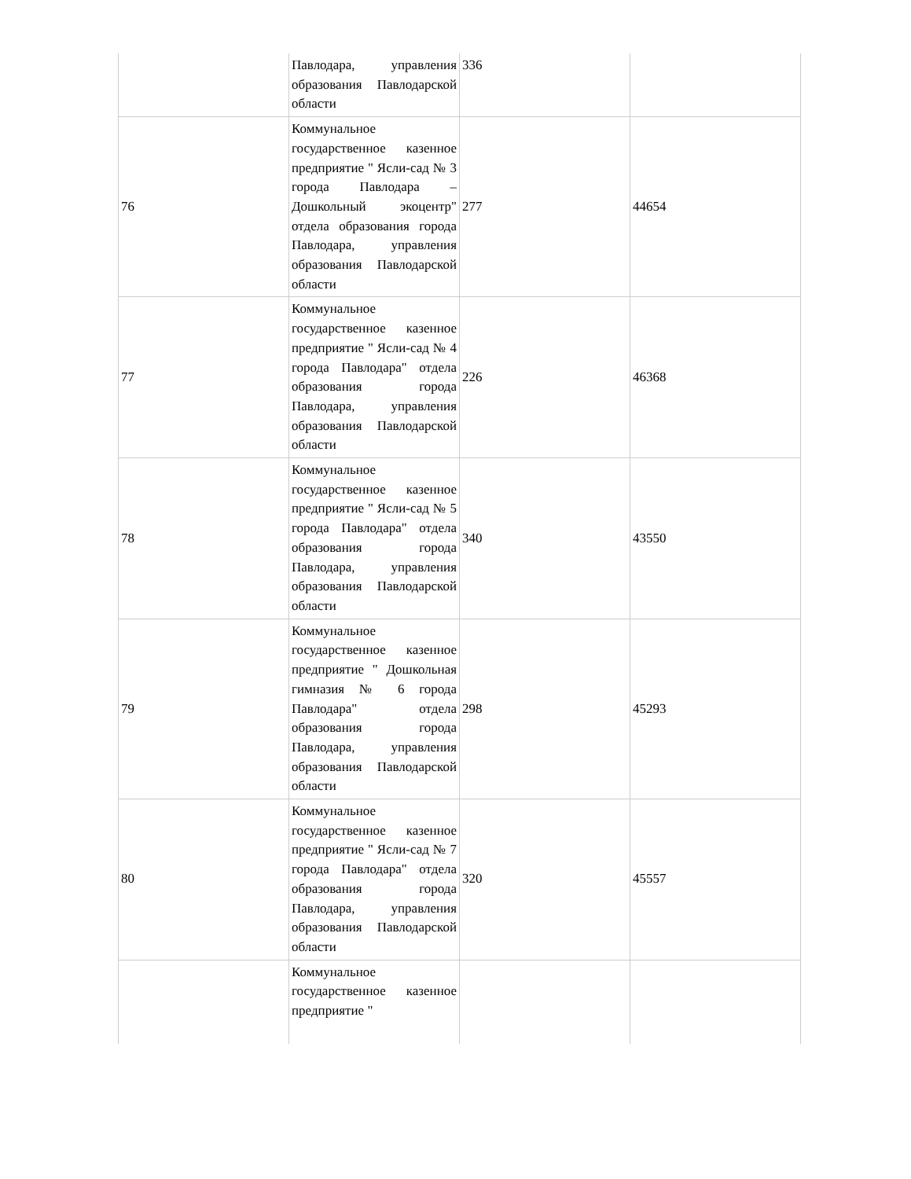| | Павлодара, управления образования Павлодарской области | 336 | |
| 76 | Коммунальное государственное казенное предприятие " Ясли-сад № 3 города Павлодара – Дошкольный экоцентр" отдела образования города Павлодара, управления образования Павлодарской области | 277 | 44654 |
| 77 | Коммунальное государственное казенное предприятие " Ясли-сад № 4 города Павлодара" отдела образования города Павлодара, управления образования Павлодарской области | 226 | 46368 |
| 78 | Коммунальное государственное казенное предприятие " Ясли-сад № 5 города Павлодара" отдела образования города Павлодара, управления образования Павлодарской области | 340 | 43550 |
| 79 | Коммунальное государственное казенное предприятие " Дошкольная гимназия № 6 города Павлодара" отдела образования города Павлодара, управления образования Павлодарской области | 298 | 45293 |
| 80 | Коммунальное государственное казенное предприятие " Ясли-сад № 7 города Павлодара" отдела образования города Павлодара, управления образования Павлодарской области | 320 | 45557 |
| | Коммунальное государственное казенное предприятие " | | |